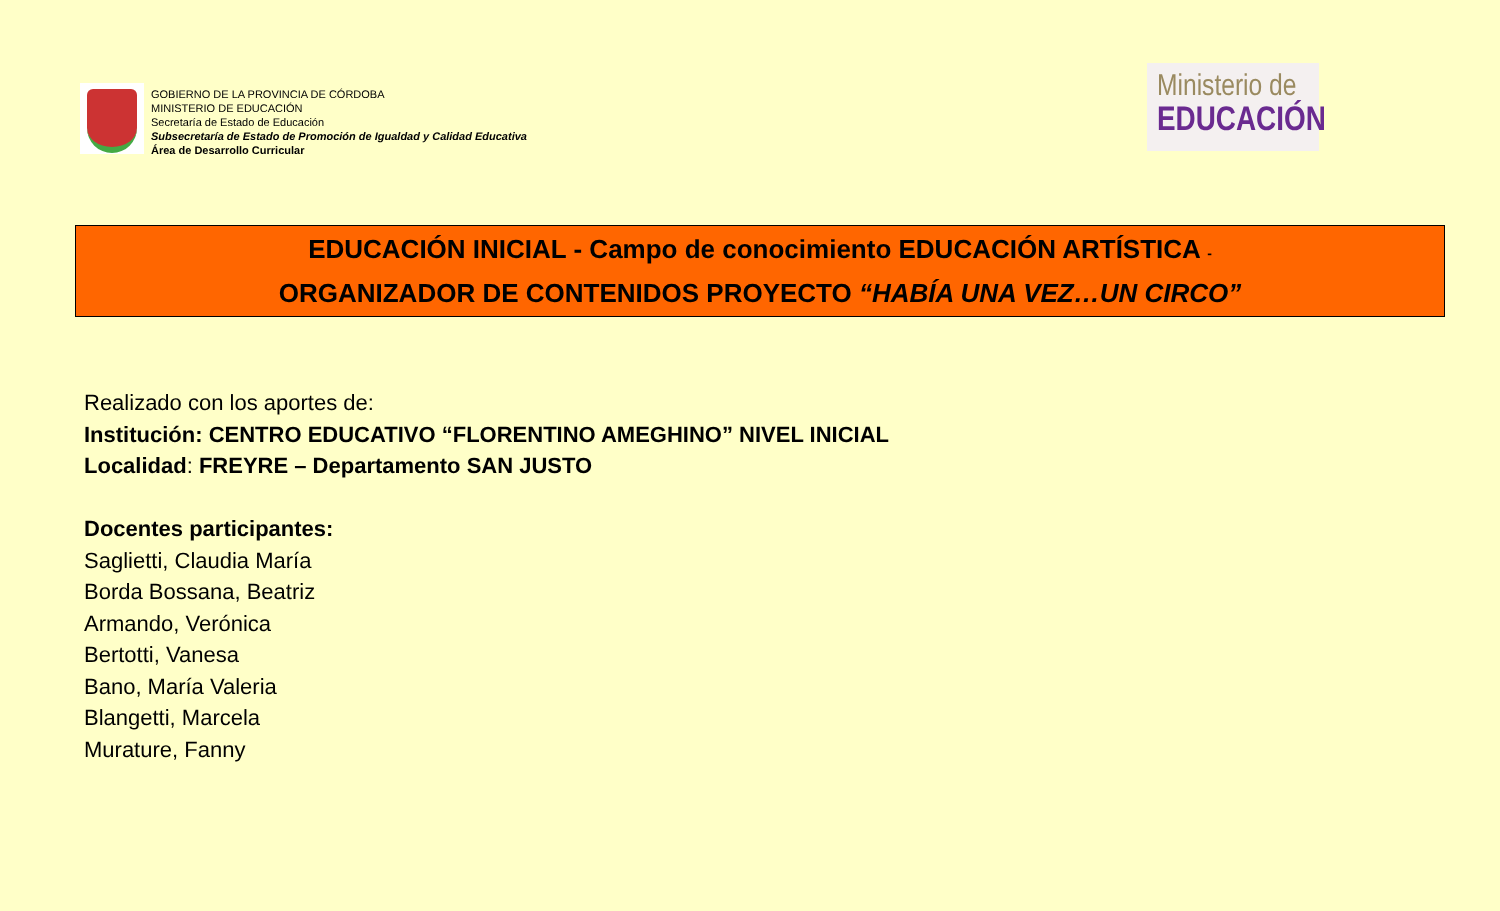GOBIERNO DE LA PROVINCIA DE CÓRDOBA
MINISTERIO DE EDUCACIÓN
Secretaría de Estado de Educación
Subsecretaría de Estado de Promoción de Igualdad y Calidad Educativa
Área de Desarrollo Curricular
Ministerio de
EDUCACIÓN
EDUCACIÓN INICIAL - Campo de conocimiento EDUCACIÓN ARTÍSTICA -
ORGANIZADOR DE CONTENIDOS PROYECTO “HABÍA UNA VEZ…UN CIRCO”
Realizado con los aportes de:
Institución: CENTRO EDUCATIVO “FLORENTINO AMEGHINO” NIVEL INICIAL
Localidad: FREYRE – Departamento SAN JUSTO
Docentes participantes:
Saglietti, Claudia María
Borda Bossana, Beatriz
Armando, Verónica
Bertotti, Vanesa
Bano, María Valeria
Blangetti, Marcela
Murature, Fanny